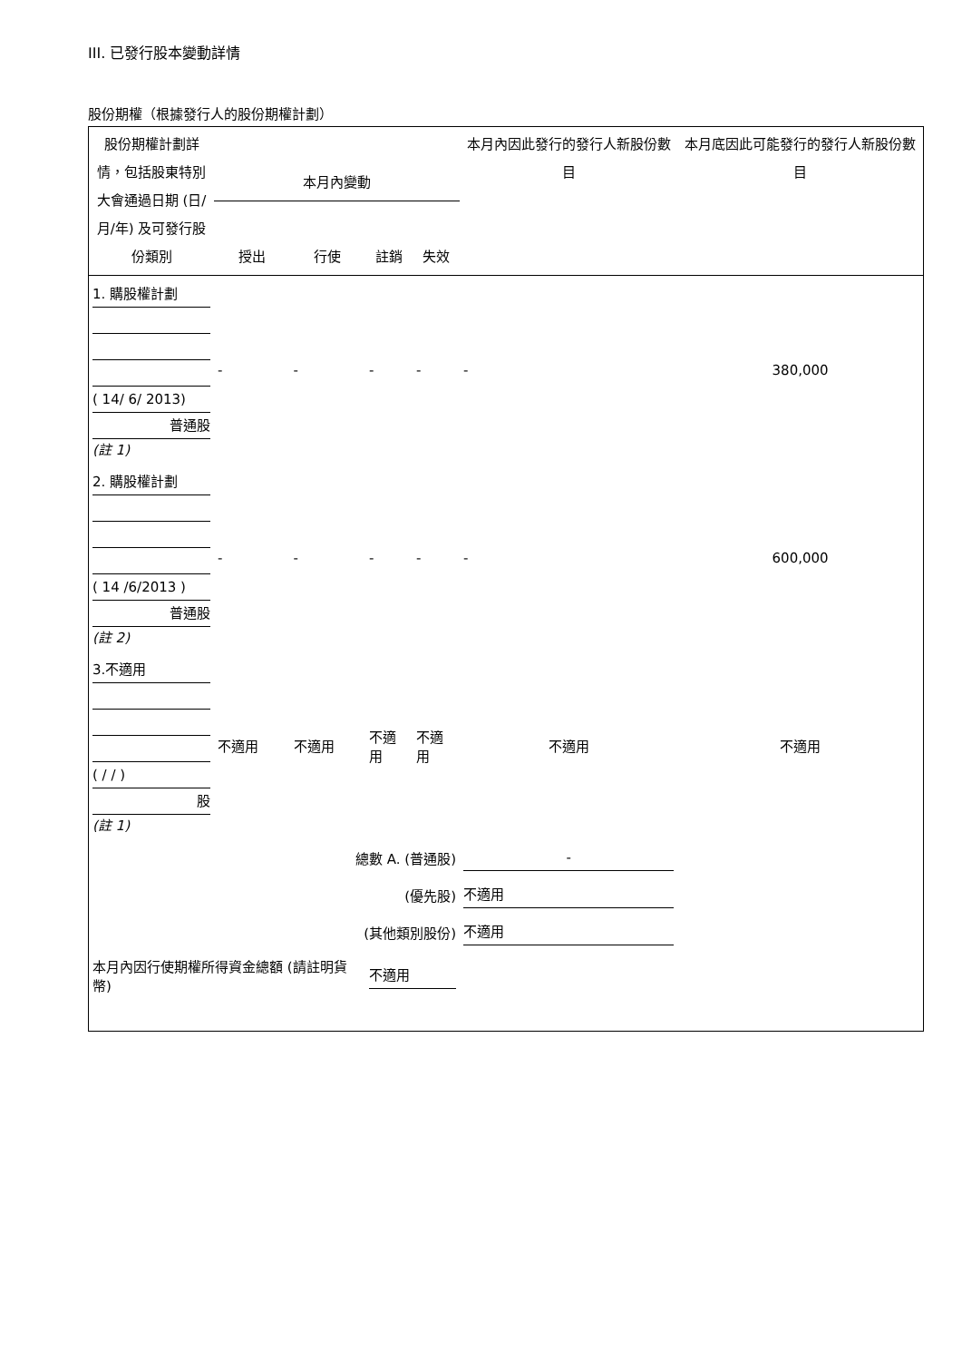III. 已發行股本變動詳情
股份期權（根據發行人的股份期權計劃）
| 股份期權計劃詳情，包括股東特別大會通過日期 (日/月/年) 及可發行股份類別 | 本月內變動 | | | | 本月內因此發行的發行人新股份數目 | 本月底因此可能發行的發行人新股份數目 |
| --- | --- | --- | --- | --- | --- | --- |
| | 授出 | 行使 | 註銷 | 失效 | | |
| 1. 購股權計劃 ( 14/ 6/ 2013) 普通股 (註 1) | - | - | - | - | - | 380,000 |
| 2. 購股權計劃 ( 14 /6/2013 ) 普通股 (註 2) | - | - | - | - | - | 600,000 |
| 3.不適用 ( / / ) 股 (註 1) | 不適用 | 不適用 | 不適用 | 不適用 | 不適用 | 不適用 |
| 總數 A. (普通股) | | | | | - | |
| (優先股) | | | | | 不適用 | |
| (其他類別股份) | | | | | 不適用 | |
| 本月內因行使期權所得資金總額 (請註明貨幣) | | | 不適用 | | | |